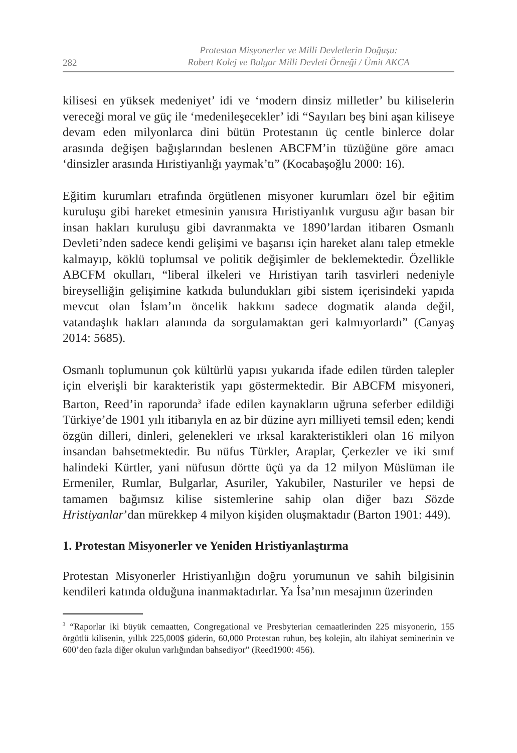282
Protestan Misyonerler ve Milli Devletlerin Doğuşu:
Robert Kolej ve Bulgar Milli Devleti Örneği / Ümit AKCA
kilisesi en yüksek medeniyet’ idi ve ‘modern dinsiz milletler’ bu kiliselerin vereceği moral ve güç ile ‘medenileşecekler’ idi “Sayıları beş bini aşan kiliseye devam eden milyonlarca dini bütün Protestanın üç centle binlerce dolar arasında değişen bağışlarından beslenen ABCFM’in tüzüğüne göre amacı ‘dinsizler arasında Hıristiyanlığı yaymak’tı” (Kocabaşoğlu 2000: 16).
Eğitim kurumları etrafında örgütlenen misyoner kurumları özel bir eğitim kuruluşu gibi hareket etmesinin yanısıra Hıristiyanlık vurgusu ağır basan bir insan hakları kuruluşu gibi davranmakta ve 1890’lardan itibaren Osmanlı Devleti’nden sadece kendi gelişimi ve başarısı için hareket alanı talep etmekle kalmayıp, köklü toplumsal ve politik değişimler de beklemektedir. Özellikle ABCFM okulları, “liberal ilkeleri ve Hıristiyan tarih tasvirleri nedeniyle bireyselliğin gelişimine katkıda bulundukları gibi sistem içerisindeki yapıda mevcut olan İslam’ın öncelik hakkını sadece dogmatik alanda değil, vatandaşlık hakları alanında da sorgulamaktan geri kalmıyorlardı” (Canyaş 2014: 5685).
Osmanlı toplumunun çok kültürlü yapısı yukarıda ifade edilen türden talepler için elverişli bir karakteristik yapı göstermektedir. Bir ABCFM misyoneri, Barton, Reed’in raporunda<sup>3</sup> ifade edilen kaynakların uğruna seferber edildiği Türkiye’de 1901 yılı itibarıyla en az bir düzine ayrı milliyeti temsil eden; kendi özgün dilleri, dinleri, gelenekleri ve ırksal karakteristikleri olan 16 milyon insandan bahsetmektedir. Bu nüfus Türkler, Araplar, Çerkezler ve iki sınıf halindeki Kürtler, yani nüfusun dörtte üçü ya da 12 milyon Müslüman ile Ermeniler, Rumlar, Bulgarlar, Asuriler, Yakubiler, Nasturiler ve hepsi de tamamen bağımsız kilise sistemlerine sahip olan diğer bazı Sözde Hristiyanlar’dan mürekkep 4 milyon kişiden oluşmaktadır (Barton 1901: 449).
1. Protestan Misyonerler ve Yeniden Hristiyanlaştırma
Protestan Misyonerler Hristiyanlığın doğru yorumunun ve sahih bilgisinin kendileri katında olduğuna inanmaktadırlar. Ya İsa’nın mesajının üzerinden
<sup>3</sup> “Raporlar iki büyük cemaatten, Congregational ve Presbyterian cemaatlerinden 225 misyonerin, 155 örgütlü kilisenin, yıllık 225,000$ giderin, 60,000 Protestan ruhun, beş kolejin, altı ilahiyat seminerinin ve 600’den fazla diğer okulun varlığından bahsediyor” (Reed1900: 456).